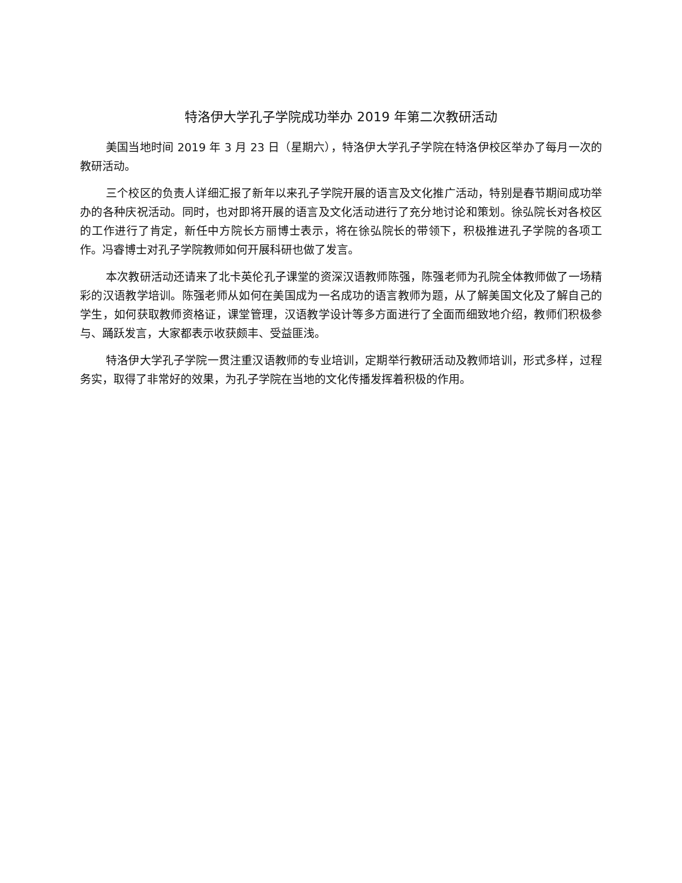特洛伊大学孔子学院成功举办 2019 年第二次教研活动
美国当地时间 2019 年 3 月 23 日（星期六），特洛伊大学孔子学院在特洛伊校区举办了每月一次的教研活动。
三个校区的负责人详细汇报了新年以来孔子学院开展的语言及文化推广活动，特别是春节期间成功举办的各种庆祝活动。同时，也对即将开展的语言及文化活动进行了充分地讨论和策划。徐弘院长对各校区的工作进行了肯定，新任中方院长方丽博士表示，将在徐弘院长的带领下，积极推进孔子学院的各项工作。冯睿博士对孔子学院教师如何开展科研也做了发言。
本次教研活动还请来了北卡英伦孔子课堂的资深汉语教师陈强，陈强老师为孔院全体教师做了一场精彩的汉语教学培训。陈强老师从如何在美国成为一名成功的语言教师为题，从了解美国文化及了解自己的学生，如何获取教师资格证，课堂管理，汉语教学设计等多方面进行了全面而细致地介绍，教师们积极参与、踊跃发言，大家都表示收获颇丰、受益匪浅。
特洛伊大学孔子学院一贯注重汉语教师的专业培训，定期举行教研活动及教师培训，形式多样，过程务实，取得了非常好的效果，为孔子学院在当地的文化传播发挥着积极的作用。